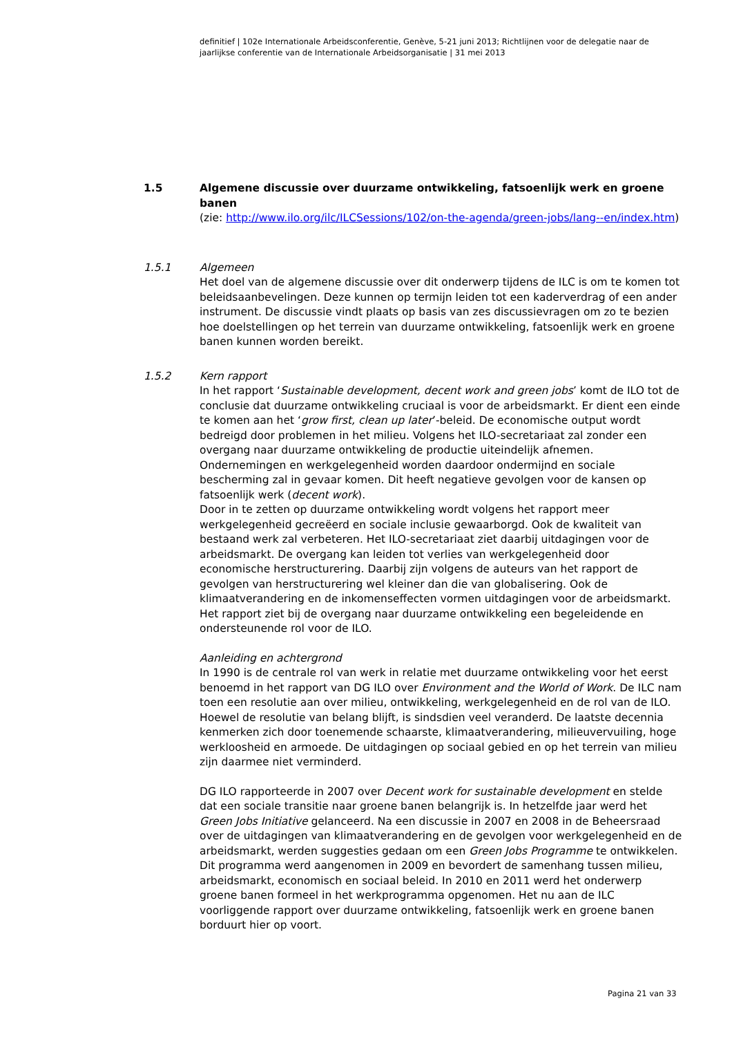definitief | 102e Internationale Arbeidsconferentie, Genève, 5-21 juni 2013; Richtlijnen voor de delegatie naar de jaarlijkse conferentie van de Internationale Arbeidsorganisatie | 31 mei 2013
1.5 Algemene discussie over duurzame ontwikkeling, fatsoenlijk werk en groene banen
(zie: http://www.ilo.org/ilc/ILCSessions/102/on-the-agenda/green-jobs/lang--en/index.htm)
1.5.1 Algemeen
Het doel van de algemene discussie over dit onderwerp tijdens de ILC is om te komen tot beleidsaanbevelingen. Deze kunnen op termijn leiden tot een kaderverdrag of een ander instrument. De discussie vindt plaats op basis van zes discussievragen om zo te bezien hoe doelstellingen op het terrein van duurzame ontwikkeling, fatsoenlijk werk en groene banen kunnen worden bereikt.
1.5.2 Kern rapport
In het rapport ‘Sustainable development, decent work and green jobs’ komt de ILO tot de conclusie dat duurzame ontwikkeling cruciaal is voor de arbeidsmarkt. Er dient een einde te komen aan het ‘grow first, clean up later’-beleid. De economische output wordt bedreigd door problemen in het milieu. Volgens het ILO-secretariaat zal zonder een overgang naar duurzame ontwikkeling de productie uiteindelijk afnemen. Ondernemingen en werkgelegenheid worden daardoor ondermijnd en sociale bescherming zal in gevaar komen. Dit heeft negatieve gevolgen voor de kansen op fatsoenlijk werk (decent work).
Door in te zetten op duurzame ontwikkeling wordt volgens het rapport meer werkgelegenheid gecreëerd en sociale inclusie gewaarborgd. Ook de kwaliteit van bestaand werk zal verbeteren. Het ILO-secretariaat ziet daarbij uitdagingen voor de arbeidsmarkt. De overgang kan leiden tot verlies van werkgelegenheid door economische herstructurering. Daarbij zijn volgens de auteurs van het rapport de gevolgen van herstructurering wel kleiner dan die van globalisering. Ook de klimaatverandering en de inkomenseffecten vormen uitdagingen voor de arbeidsmarkt. Het rapport ziet bij de overgang naar duurzame ontwikkeling een begeleidende en ondersteunende rol voor de ILO.
Aanleiding en achtergrond
In 1990 is de centrale rol van werk in relatie met duurzame ontwikkeling voor het eerst benoemd in het rapport van DG ILO over Environment and the World of Work. De ILC nam toen een resolutie aan over milieu, ontwikkeling, werkgelegenheid en de rol van de ILO. Hoewel de resolutie van belang blijft, is sindsdien veel veranderd. De laatste decennia kenmerken zich door toenemende schaarste, klimaatverandering, milieuvervuiling, hoge werkloosheid en armoede. De uitdagingen op sociaal gebied en op het terrein van milieu zijn daarmee niet verminderd.
DG ILO rapporteerde in 2007 over Decent work for sustainable development en stelde dat een sociale transitie naar groene banen belangrijk is. In hetzelfde jaar werd het Green Jobs Initiative gelanceerd. Na een discussie in 2007 en 2008 in de Beheersraad over de uitdagingen van klimaatverandering en de gevolgen voor werkgelegenheid en de arbeidsmarkt, werden suggesties gedaan om een Green Jobs Programme te ontwikkelen. Dit programma werd aangenomen in 2009 en bevordert de samenhang tussen milieu, arbeidsmarkt, economisch en sociaal beleid. In 2010 en 2011 werd het onderwerp groene banen formeel in het werkprogramma opgenomen. Het nu aan de ILC voorliggende rapport over duurzame ontwikkeling, fatsoenlijk werk en groene banen borduurt hier op voort.
Pagina 21 van 33